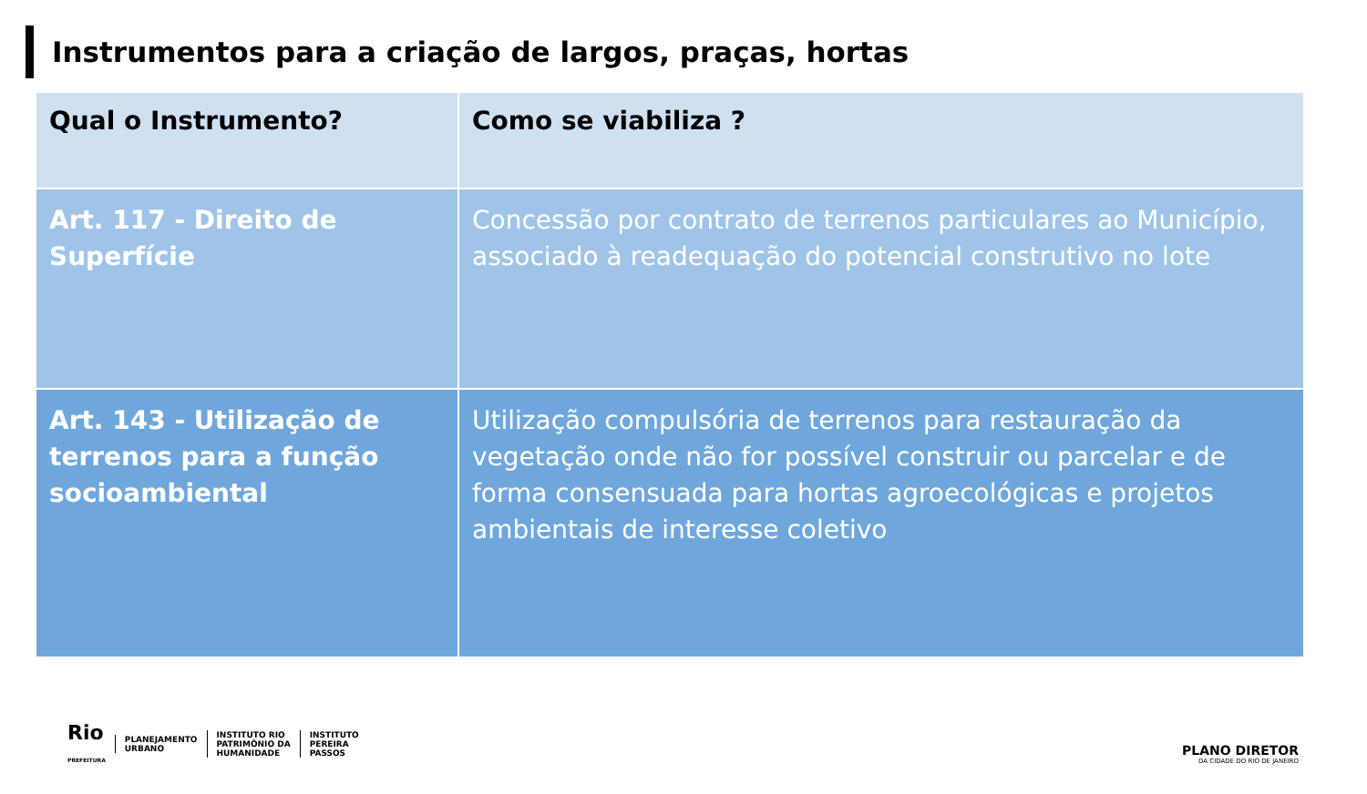Instrumentos para a criação de largos, praças, hortas
| Qual o Instrumento? | Como se viabiliza ? |
| --- | --- |
| Art. 117 - Direito de Superfície | Concessão por contrato de terrenos particulares ao Município, associado à readequação do potencial construtivo no lote |
| Art. 143 - Utilização de terrenos para a função socioambiental | Utilização compulsória de terrenos para restauração da vegetação onde não for possível construir ou parcelar e de forma consensuada para hortas agroecológicas e projetos ambientais de interesse coletivo |
Rio
PREFEITURA
PLANEJAMENTO
URBANO
INSTITUTO RIO
PATRIMÔNIO DA
HUMANIDADE
INSTITUTO
PEREIRA
PASSOS
PLANO DIRETOR
DA CIDADE DO RIO DE JANEIRO